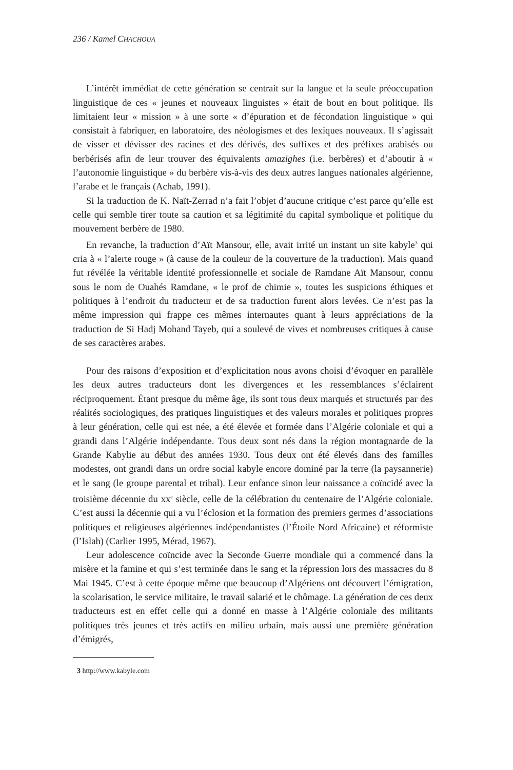236 / Kamel CHACHOUA
L’intérêt immédiat de cette génération se centrait sur la langue et la seule préoccupation linguistique de ces « jeunes et nouveaux linguistes » était de bout en bout politique. Ils limitaient leur « mission » à une sorte « d’épuration et de fécondation linguistique » qui consistait à fabriquer, en laboratoire, des néologismes et des lexiques nouveaux. Il s’agissait de visser et dévisser des racines et des dérivés, des suffixes et des préfixes arabisés ou berbérisés afin de leur trouver des équivalents amazighes (i.e. berbères) et d’aboutir à « l’autonomie linguistique » du berbère vis-à-vis des deux autres langues nationales algérienne, l’arabe et le français (Achab, 1991).
Si la traduction de K. Naït-Zerrad n’a fait l’objet d’aucune critique c’est parce qu’elle est celle qui semble tirer toute sa caution et sa légitimité du capital symbolique et politique du mouvement berbère de 1980.
En revanche, la traduction d’Aït Mansour, elle, avait irrité un instant un site kabyle<sup>3</sup> qui cria à « l’alerte rouge » (à cause de la couleur de la couverture de la traduction). Mais quand fut révélée la véritable identité professionnelle et sociale de Ramdane Aït Mansour, connu sous le nom de Ouahés Ramdane, « le prof de chimie », toutes les suspicions éthiques et politiques à l’endroit du traducteur et de sa traduction furent alors levées. Ce n’est pas la même impression qui frappe ces mêmes internautes quant à leurs appréciations de la traduction de Si Hadj Mohand Tayeb, qui a soulevé de vives et nombreuses critiques à cause de ses caractères arabes.
Pour des raisons d’exposition et d’explicitation nous avons choisi d’évoquer en parallèle les deux autres traducteurs dont les divergences et les ressemblances s’éclairent réciproquement. Étant presque du même âge, ils sont tous deux marqués et structurés par des réalités sociologiques, des pratiques linguistiques et des valeurs morales et politiques propres à leur génération, celle qui est née, a été élevée et formée dans l’Algérie coloniale et qui a grandi dans l’Algérie indépendante. Tous deux sont nés dans la région montagnarde de la Grande Kabylie au début des années 1930. Tous deux ont été élevés dans des familles modestes, ont grandi dans un ordre social kabyle encore dominé par la terre (la paysannerie) et le sang (le groupe parental et tribal). Leur enfance sinon leur naissance a coïncidé avec la troisième décennie du xx<sup>e</sup> siècle, celle de la célébration du centenaire de l’Algérie coloniale. C’est aussi la décennie qui a vu l’éclosion et la formation des premiers germes d’associations politiques et religieuses algériennes indépendantistes (l’Étoile Nord Africaine) et réformiste (l’Islah) (Carlier 1995, Mérad, 1967).
Leur adolescence coïncide avec la Seconde Guerre mondiale qui a commencé dans la misère et la famine et qui s’est terminée dans le sang et la répression lors des massacres du 8 Mai 1945. C’est à cette époque même que beaucoup d’Algériens ont découvert l’émigration, la scolarisation, le service militaire, le travail salarié et le chômage. La génération de ces deux traducteurs est en effet celle qui a donné en masse à l’Algérie coloniale des militants politiques très jeunes et très actifs en milieu urbain, mais aussi une première génération d’émigrés,
3 http://www.kabyle.com